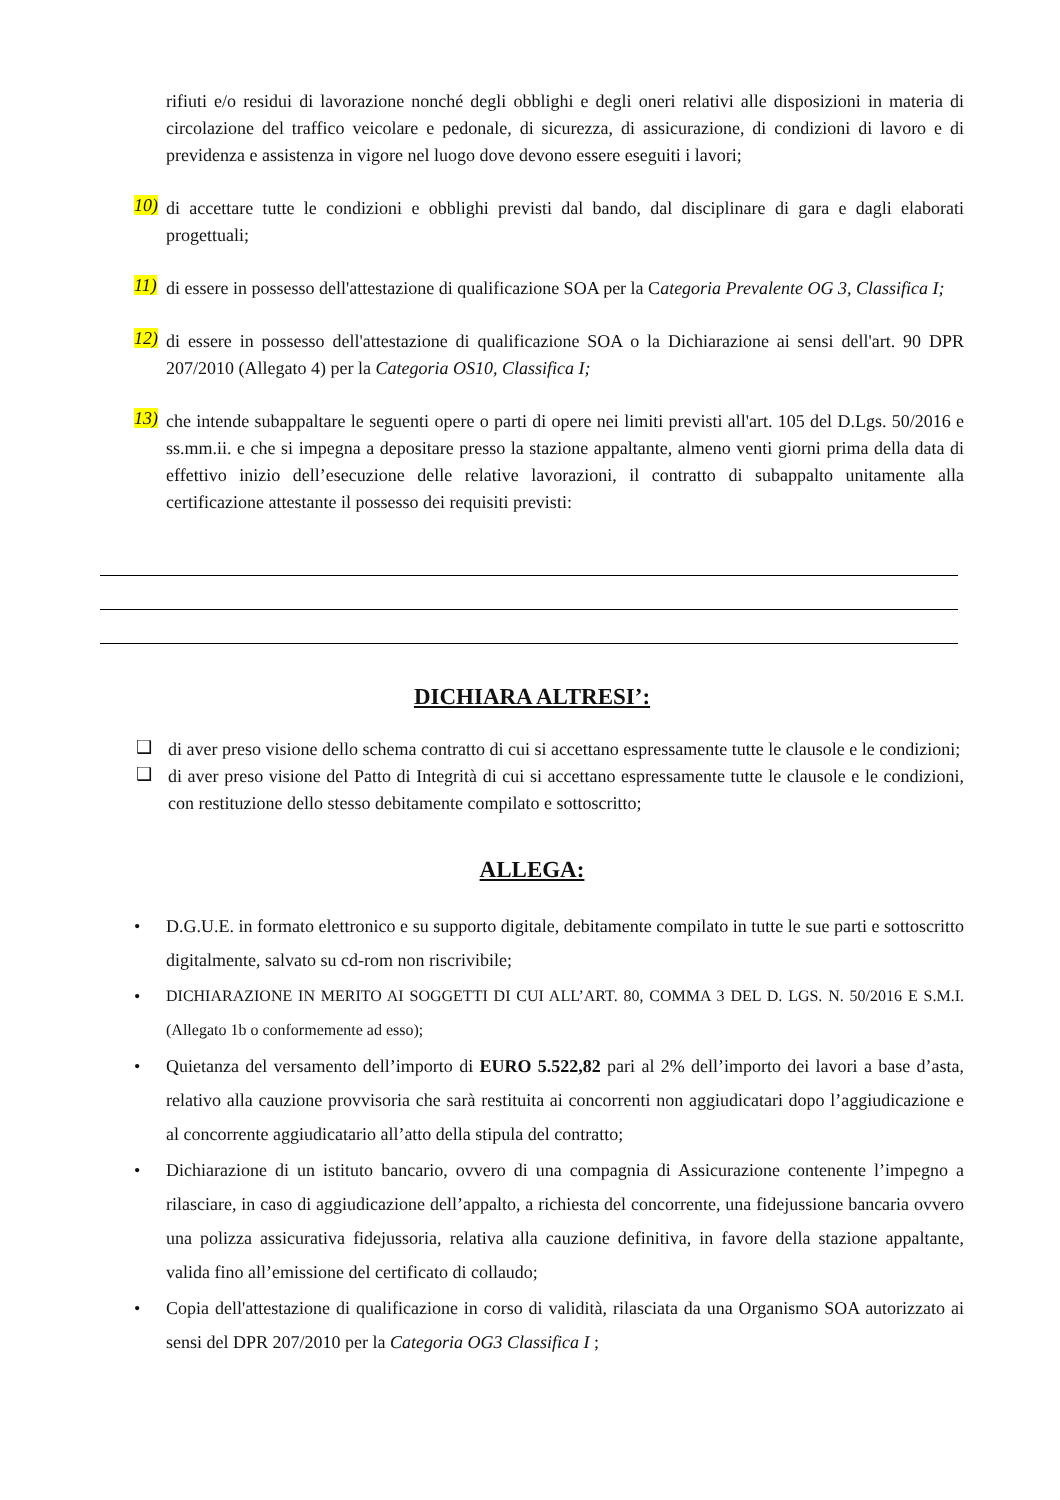rifiuti e/o residui di lavorazione nonché degli obblighi e degli oneri relativi alle disposizioni in materia di circolazione del traffico veicolare e pedonale, di sicurezza, di assicurazione, di condizioni di lavoro e di previdenza e assistenza in vigore nel luogo dove devono essere eseguiti i lavori;
10)
di accettare tutte le condizioni e obblighi previsti dal bando, dal disciplinare di gara e dagli elaborati progettuali;
11)
di essere in possesso dell'attestazione di qualificazione SOA per la Categoria Prevalente OG 3, Classifica I;
12)
di essere in possesso dell'attestazione di qualificazione SOA o la Dichiarazione ai sensi dell'art. 90 DPR 207/2010 (Allegato 4) per la Categoria OS10, Classifica I;
13)
che intende subappaltare le seguenti opere o parti di opere nei limiti previsti all'art. 105 del D.Lgs. 50/2016 e ss.mm.ii. e che si impegna a depositare presso la stazione appaltante, almeno venti giorni prima della data di effettivo inizio dell’esecuzione delle relative lavorazioni, il contratto di subappalto unitamente alla certificazione attestante il possesso dei requisiti previsti:
DICHIARA ALTRESI’:
❑
di aver preso visione dello schema contratto di cui si accettano espressamente tutte le clausole e le condizioni;
❑
di aver preso visione del Patto di Integrità di cui si accettano espressamente tutte le clausole e le condizioni, con restituzione dello stesso debitamente compilato e sottoscritto;
ALLEGA:
•
D.G.U.E. in formato elettronico e su supporto digitale, debitamente compilato in tutte le sue parti e sottoscritto digitalmente, salvato su cd-rom non riscrivibile;
•
DICHIARAZIONE IN MERITO AI SOGGETTI DI CUI ALL’ART. 80, COMMA 3 DEL D. LGS. N. 50/2016 E S.M.I. (Allegato 1b o conformemente ad esso);
•
Quietanza del versamento dell’importo di EURO 5.522,82 pari al 2% dell’importo dei lavori a base d’asta, relativo alla cauzione provvisoria che sarà restituita ai concorrenti non aggiudicatari dopo l’aggiudicazione e al concorrente aggiudicatario all’atto della stipula del contratto;
•
Dichiarazione di un istituto bancario, ovvero di una compagnia di Assicurazione contenente l’impegno a rilasciare, in caso di aggiudicazione dell’appalto, a richiesta del concorrente, una fidejussione bancaria ovvero una polizza assicurativa fidejussoria, relativa alla cauzione definitiva, in favore della stazione appaltante, valida fino all’emissione del certificato di collaudo;
•
Copia dell'attestazione di qualificazione in corso di validità, rilasciata da una Organismo SOA autorizzato ai sensi del DPR 207/2010 per la Categoria OG3 Classifica I ;